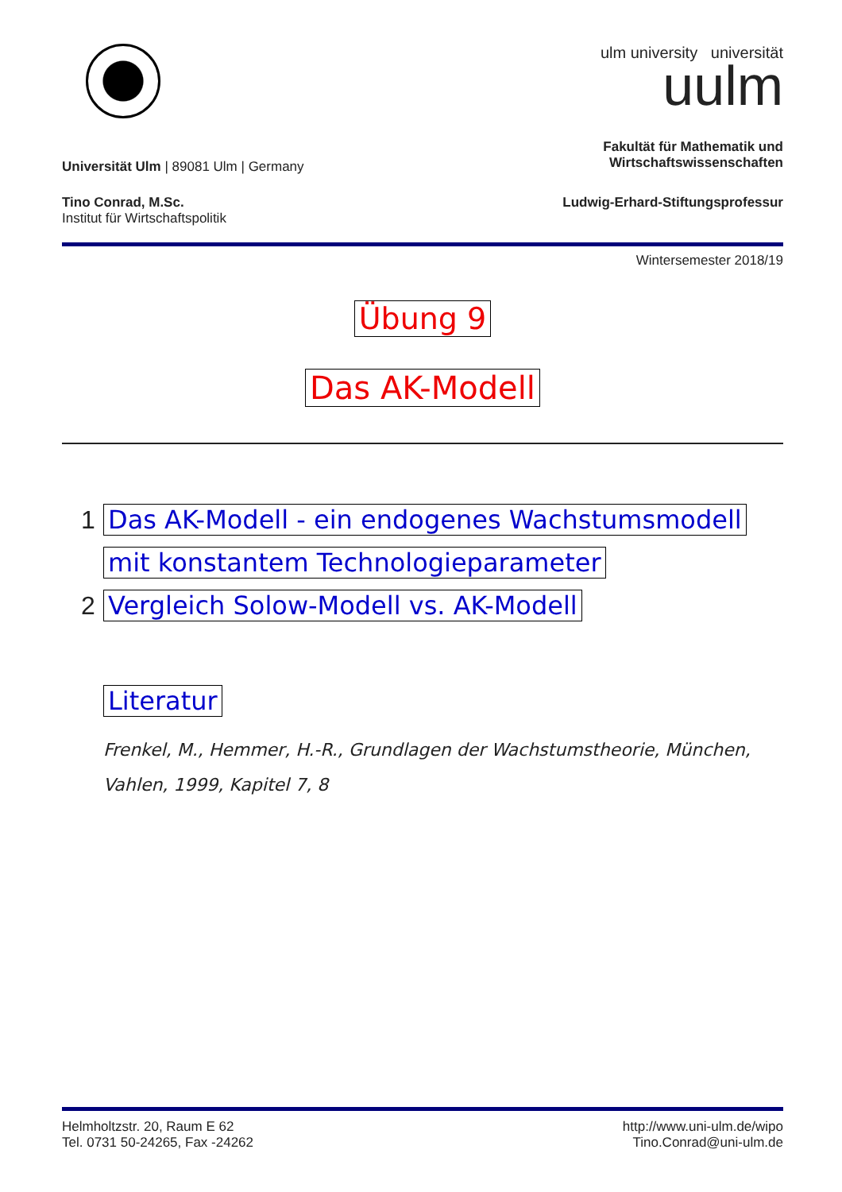ulm university universität
uulm
Universität Ulm | 89081 Ulm | Germany
Fakultät für Mathematik und
Wirtschaftswissenschaften
Tino Conrad, M.Sc.
Institut für Wirtschaftspolitik
Ludwig-Erhard-Stiftungsprofessur
Wintersemester 2018/19
Übung 9
Das AK-Modell
1 Das AK-Modell - ein endogenes Wachstumsmodell
mit konstantem Technologieparameter
2 Vergleich Solow-Modell vs. AK-Modell
Literatur
Frenkel, M., Hemmer, H.-R., Grundlagen der Wachstumstheorie, München, Vahlen, 1999, Kapitel 7, 8
Helmholtzstr. 20, Raum E 62
Tel. 0731 50-24265, Fax -24262
http://www.uni-ulm.de/wipo
Tino.Conrad@uni-ulm.de